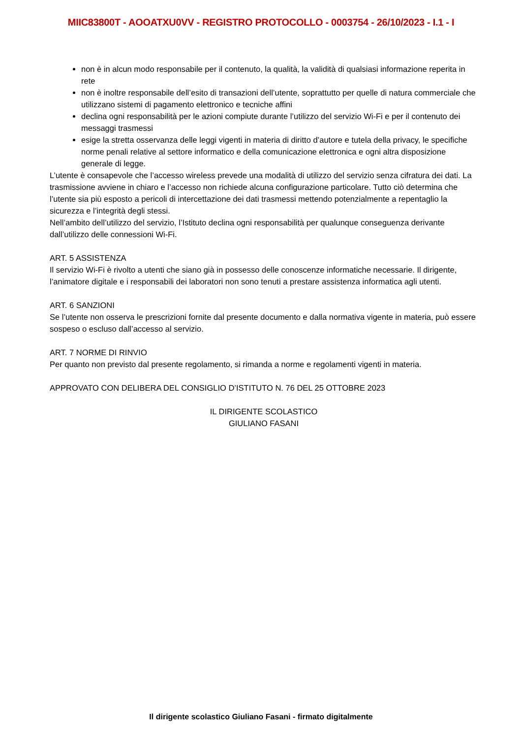MIIC83800T - AOOATXU0VV - REGISTRO PROTOCOLLO - 0003754 - 26/10/2023 - I.1 - I
non è in alcun modo responsabile per il contenuto, la qualità, la validità di qualsiasi informazione reperita in rete
non è inoltre responsabile dell’esito di transazioni dell’utente, soprattutto per quelle di natura commerciale che utilizzano sistemi di pagamento elettronico e tecniche affini
declina ogni responsabilità per le azioni compiute durante l’utilizzo del servizio Wi-Fi e per il contenuto dei messaggi trasmessi
esige la stretta osservanza delle leggi vigenti in materia di diritto d’autore e tutela della privacy, le specifiche norme penali relative al settore informatico e della comunicazione elettronica e ogni altra disposizione generale di legge.
L’utente è consapevole che l’accesso wireless prevede una modalità di utilizzo del servizio senza cifratura dei dati. La trasmissione avviene in chiaro e l’accesso non richiede alcuna configurazione particolare. Tutto ciò determina che l’utente sia più esposto a pericoli di intercettazione dei dati trasmessi mettendo potenzialmente a repentaglio la sicurezza e l’integrità degli stessi.
Nell’ambito dell’utilizzo del servizio, l’Istituto declina ogni responsabilità per qualunque conseguenza derivante dall’utilizzo delle connessioni Wi-Fi.
ART. 5 ASSISTENZA
Il servizio Wi-Fi è rivolto a utenti che siano già in possesso delle conoscenze informatiche necessarie. Il dirigente, l’animatore digitale e i responsabili dei laboratori non sono tenuti a prestare assistenza informatica agli utenti.
ART. 6 SANZIONI
Se l’utente non osserva le prescrizioni fornite dal presente documento e dalla normativa vigente in materia, può essere sospeso o escluso dall’accesso al servizio.
ART. 7 NORME DI RINVIO
Per quanto non previsto dal presente regolamento, si rimanda a norme e regolamenti vigenti in materia.
APPROVATO CON DELIBERA DEL CONSIGLIO D’ISTITUTO N. 76 DEL 25 OTTOBRE 2023
IL DIRIGENTE SCOLASTICO
GIULIANO FASANI
Il dirigente scolastico Giuliano Fasani - firmato digitalmente